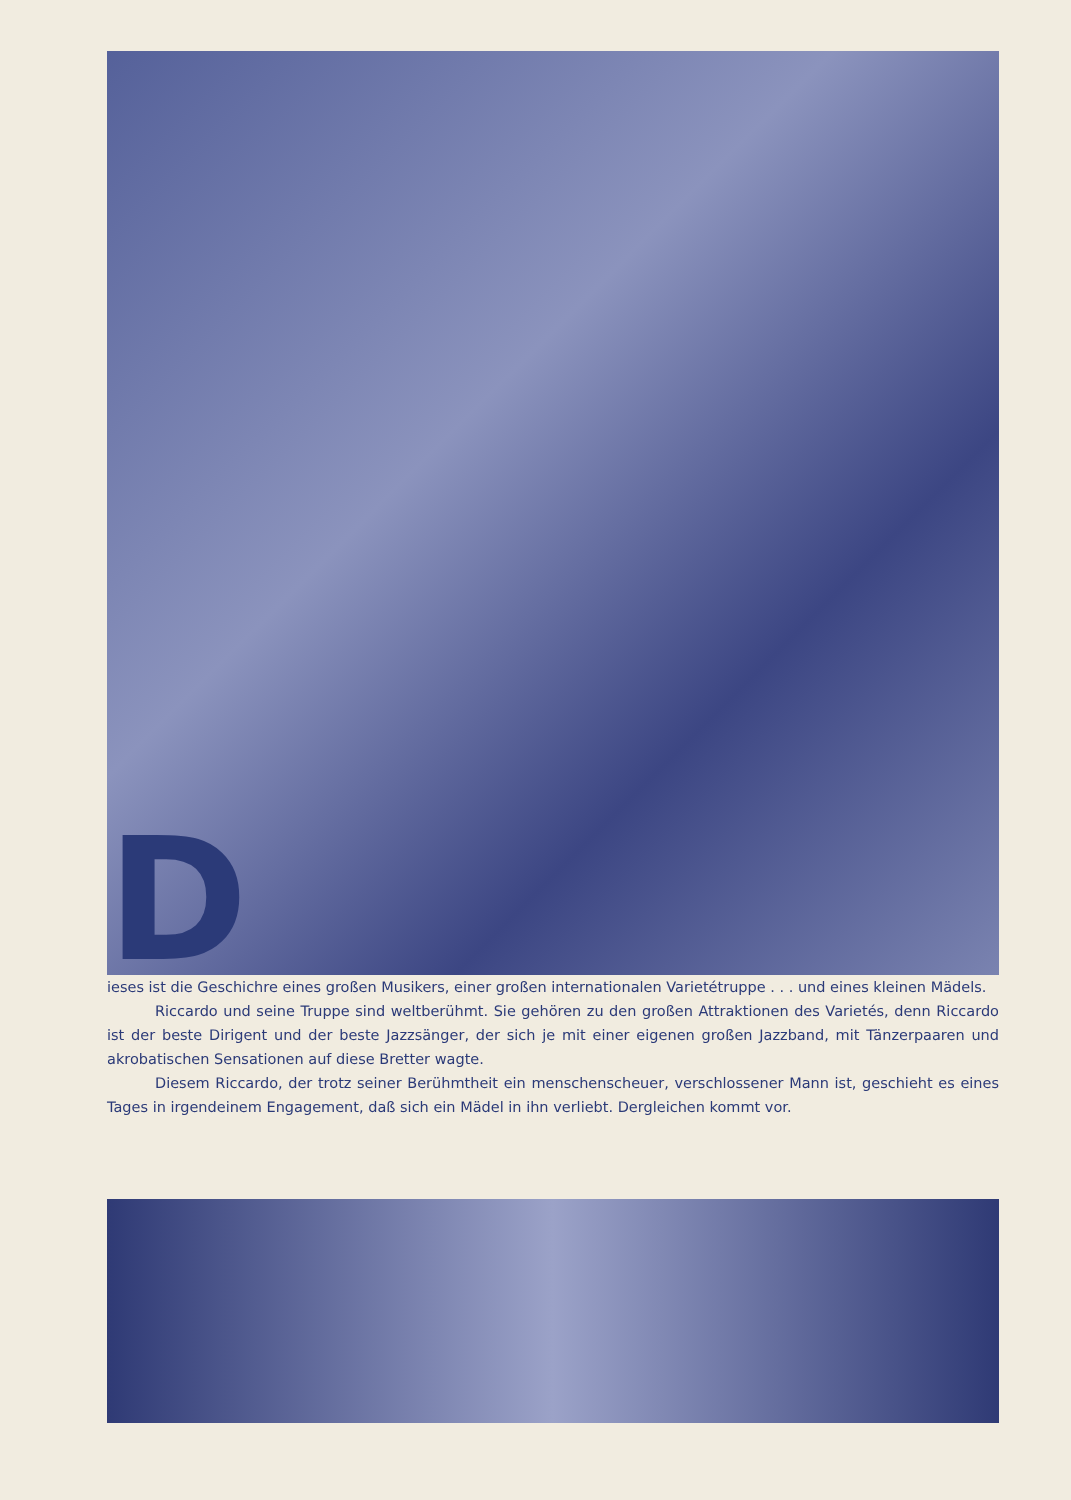Dieses ist die Geschichre eines großen Musikers, einer großen internationalen Varietétruppe . . . und eines kleinen Mädels.
Riccardo und seine Truppe sind weltberühmt. Sie gehören zu den großen Attraktionen des Varietés, denn Riccardo ist der beste Dirigent und der beste Jazzsänger, der sich je mit einer eigenen großen Jazzband, mit Tänzerpaaren und akrobatischen Sensationen auf diese Bretter wagte.
Diesem Riccardo, der trotz seiner Berühmtheit ein menschenscheuer, verschlossener Mann ist, geschieht es eines Tages in irgendeinem Engagement, daß sich ein Mädel in ihn verliebt. Dergleichen kommt vor.